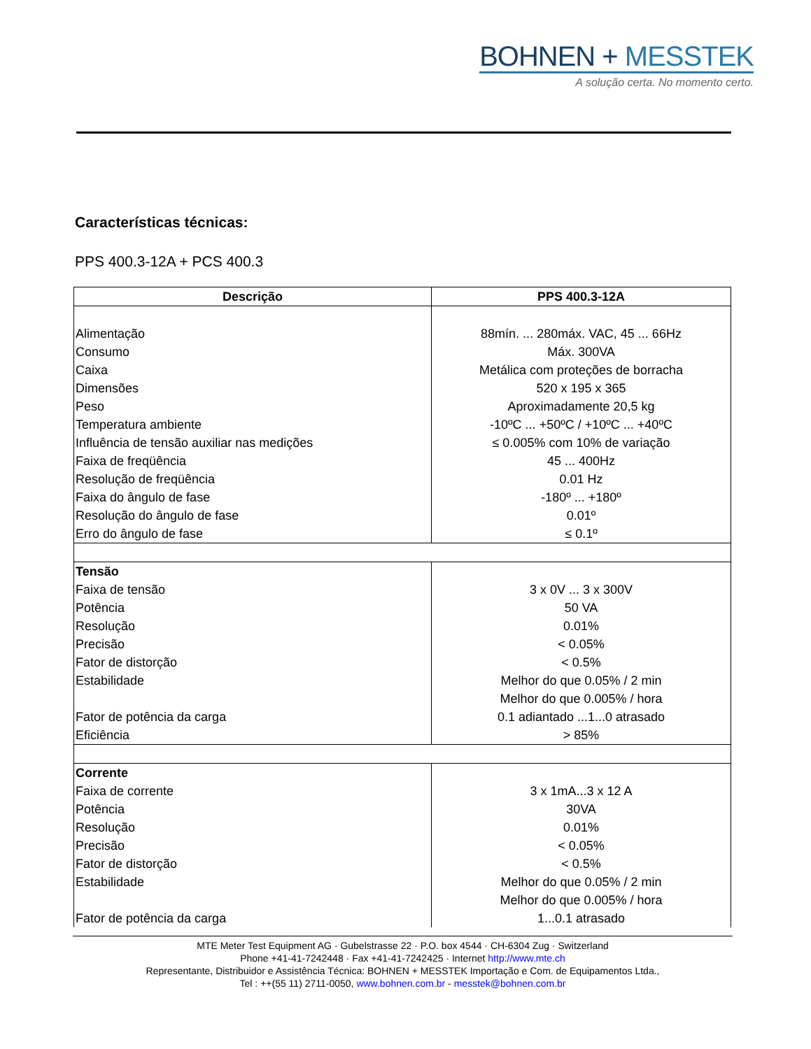BOHNEN + MESSTEK
A solução certa. No momento certo.
Características técnicas:
PPS 400.3-12A + PCS 400.3
| Descrição | PPS 400.3-12A |
| --- | --- |
| Alimentação | 88mín. ... 280máx. VAC, 45 ... 66Hz |
| Consumo | Máx. 300VA |
| Caixa | Metálica com proteções de borracha |
| Dimensões | 520 x 195 x 365 |
| Peso | Aproximadamente 20,5 kg |
| Temperatura ambiente | -10ºC ... +50ºC / +10ºC ... +40ºC |
| Influência de tensão auxiliar nas medições | ≤ 0.005% com 10% de variação |
| Faixa de freqüência | 45 ... 400Hz |
| Resolução de freqüência | 0.01 Hz |
| Faixa do ângulo de fase | -180º ... +180º |
| Resolução do ângulo de fase | 0.01º |
| Erro do ângulo de fase | ≤ 0.1º |
| Tensão | |
| Faixa de tensão | 3 x 0V ... 3 x 300V |
| Potência | 50 VA |
| Resolução | 0.01% |
| Precisão | < 0.05% |
| Fator de distorção | < 0.5% |
| Estabilidade | Melhor do que 0.05% / 2 min |
| | Melhor do que 0.005% / hora |
| Fator de potência da carga | 0.1 adiantado ...1...0 atrasado |
| Eficiência | > 85% |
| Corrente | |
| Faixa de corrente | 3 x 1mA...3 x 12 A |
| Potência | 30VA |
| Resolução | 0.01% |
| Precisão | < 0.05% |
| Fator de distorção | < 0.5% |
| Estabilidade | Melhor do que 0.05% / 2 min |
| | Melhor do que 0.005% / hora |
| Fator de potência da carga | 1...0.1 atrasado |
MTE Meter Test Equipment AG · Gubelstrasse 22 · P.O. box 4544 · CH-6304 Zug · Switzerland
Phone +41-41-7242448 · Fax +41-41-7242425 · Internet http://www.mte.ch
Representante, Distribuidor e Assistência Técnica: BOHNEN + MESSTEK Importação e Com. de Equipamentos Ltda.,
Tel : ++(55 11) 2711-0050, www.bohnen.com.br - messtek@bohnen.com.br